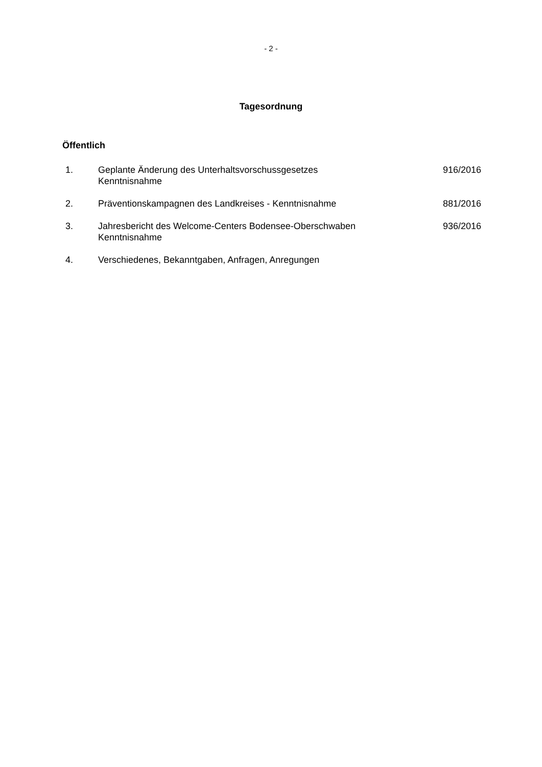- 2 -
Tagesordnung
Öffentlich
| 1. | Geplante Änderung des Unterhaltsvorschussgesetzes Kenntnisnahme | 916/2016 |
| 2. | Präventionskampagnen des Landkreises - Kenntnisnahme | 881/2016 |
| 3. | Jahresbericht des Welcome-Centers Bodensee-Oberschwaben Kenntnisnahme | 936/2016 |
| 4. | Verschiedenes, Bekanntgaben, Anfragen, Anregungen | |